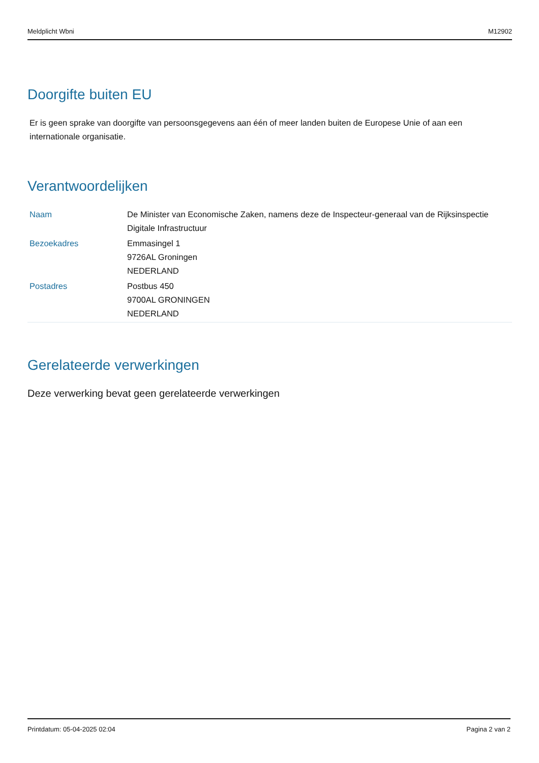Meldplicht Wbni M12902
Doorgifte buiten EU
Er is geen sprake van doorgifte van persoonsgegevens aan één of meer landen buiten de Europese Unie of aan een internationale organisatie.
Verantwoordelijken
| Naam | De Minister van Economische Zaken, namens deze de Inspecteur-generaal van de Rijksinspectie Digitale Infrastructuur |
| Bezoekadres | Emmasingel 1 9726AL Groningen NEDERLAND |
| Postadres | Postbus 450 9700AL GRONINGEN NEDERLAND |
Gerelateerde verwerkingen
Deze verwerking bevat geen gerelateerde verwerkingen
Printdatum: 05-04-2025 02:04 Pagina 2 van 2